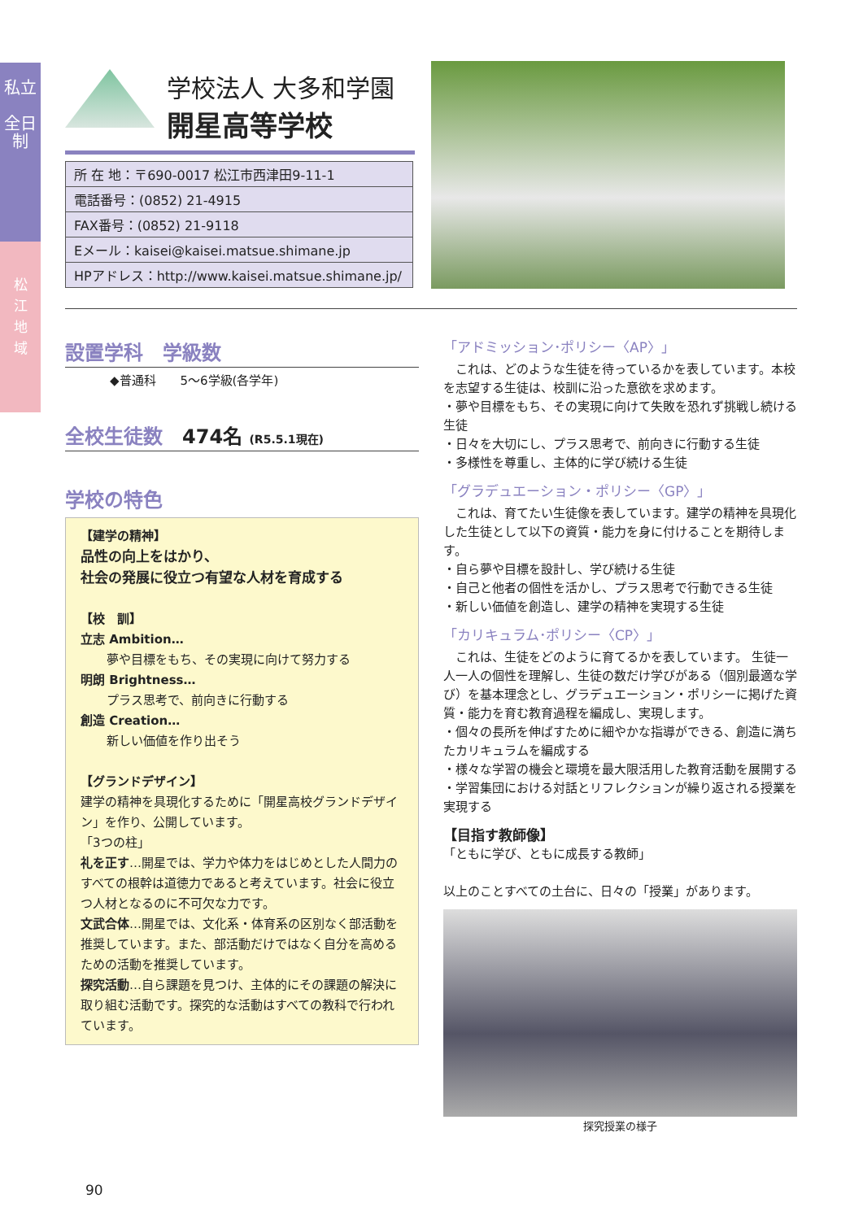私立
全日制
松
江
地
域
学校法人 大多和学園
開星高等学校
| 所 在 地：〒690-0017 松江市西津田9-11-1 |
| 電話番号：(0852) 21-4915 |
| FAX番号：(0852) 21-9118 |
| Eメール：kaisei@kaisei.matsue.shimane.jp |
| HPアドレス：http://www.kaisei.matsue.shimane.jp/ |
設置学科　学級数
◆普通科　　5〜6学級(各学年)
全校生徒数　474名 (R5.5.1現在)
学校の特色
【建学の精神】
品性の向上をはかり、
社会の発展に役立つ有望な人材を育成する
【校　訓】
立志 Ambition…
夢や目標をもち、その実現に向けて努力する
明朗 Brightness…
プラス思考で、前向きに行動する
創造 Creation…
新しい価値を作り出そう
【グランドデザイン】
建学の精神を具現化するために「開星高校グランドデザイン」を作り、公開しています。
「3つの柱」
礼を正す…開星では、学力や体力をはじめとした人間力のすべての根幹は道徳力であると考えています。社会に役立つ人材となるのに不可欠な力です。
文武合体…開星では、文化系・体育系の区別なく部活動を推奨しています。また、部活動だけではなく自分を高めるための活動を推奨しています。
探究活動…自ら課題を見つけ、主体的にその課題の解決に取り組む活動です。探究的な活動はすべての教科で行われています。
「アドミッション･ポリシー〈AP〉」
　これは、どのような生徒を待っているかを表しています。本校を志望する生徒は、校訓に沿った意欲を求めます。
・夢や目標をもち、その実現に向けて失敗を恐れず挑戦し続ける生徒
・日々を大切にし、プラス思考で、前向きに行動する生徒
・多様性を尊重し、主体的に学び続ける生徒
「グラデュエーション・ポリシー〈GP〉」
　これは、育てたい生徒像を表しています。建学の精神を具現化した生徒として以下の資質・能力を身に付けることを期待します。
・自ら夢や目標を設計し、学び続ける生徒
・自己と他者の個性を活かし、プラス思考で行動できる生徒
・新しい価値を創造し、建学の精神を実現する生徒
「カリキュラム･ポリシー〈CP〉」
　これは、生徒をどのように育てるかを表しています。 生徒一人一人の個性を理解し、生徒の数だけ学びがある（個別最適な学び）を基本理念とし、グラデュエーション・ポリシーに掲げた資質・能力を育む教育過程を編成し、実現します。
・個々の長所を伸ばすために細やかな指導ができる、創造に満ちたカリキュラムを編成する
・様々な学習の機会と環境を最大限活用した教育活動を展開する
・学習集団における対話とリフレクションが繰り返される授業を実現する
【目指す教師像】
「ともに学び、ともに成長する教師」
以上のことすべての土台に、日々の「授業」があります。
探究授業の様子
90